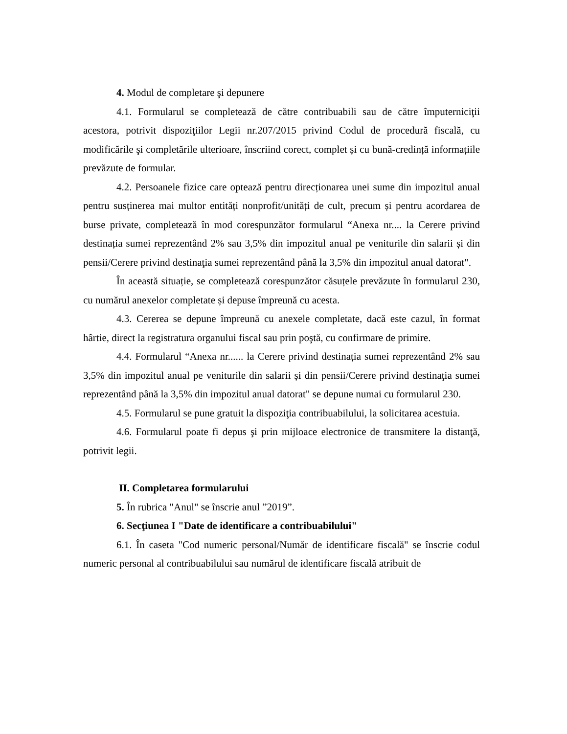4. Modul de completare şi depunere
4.1. Formularul se completează de către contribuabili sau de către împuterniciţii acestora, potrivit dispoziţiilor Legii nr.207/2015 privind Codul de procedură fiscală, cu modificările şi completările ulterioare, înscriind corect, complet și cu bună-credință informațiile prevăzute de formular.
4.2. Persoanele fizice care optează pentru direcționarea unei sume din impozitul anual pentru susținerea mai multor entități nonprofit/unități de cult, precum și pentru acordarea de burse private, completează în mod corespunzător formularul “Anexa nr.... la Cerere privind destinația sumei reprezentând 2% sau 3,5% din impozitul anual pe veniturile din salarii și din pensii/Cerere privind destinaţia sumei reprezentând până la 3,5% din impozitul anual datorat".
În această situație, se completează corespunzător căsuțele prevăzute în formularul 230, cu numărul anexelor completate și depuse împreună cu acesta.
4.3. Cererea se depune împreună cu anexele completate, dacă este cazul, în format hârtie, direct la registratura organului fiscal sau prin poştă, cu confirmare de primire.
4.4. Formularul “Anexa nr...... la Cerere privind destinația sumei reprezentând 2% sau 3,5% din impozitul anual pe veniturile din salarii și din pensii/Cerere privind destinaţia sumei reprezentând până la 3,5% din impozitul anual datorat" se depune numai cu formularul 230.
4.5. Formularul se pune gratuit la dispoziţia contribuabilului, la solicitarea acestuia.
4.6. Formularul poate fi depus şi prin mijloace electronice de transmitere la distanţă, potrivit legii.
II. Completarea formularului
5. În rubrica "Anul" se înscrie anul ”2019”.
6. Secţiunea I "Date de identificare a contribuabilului"
6.1. În caseta "Cod numeric personal/Număr de identificare fiscală" se înscrie codul numeric personal al contribuabilului sau numărul de identificare fiscală atribuit de